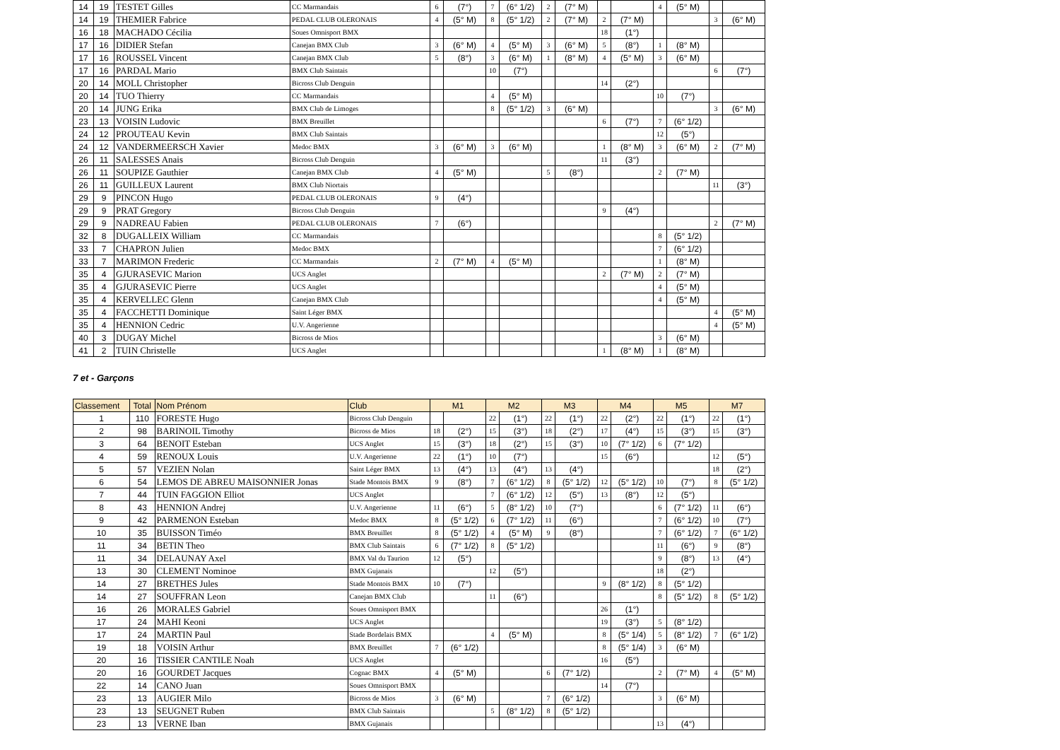| 14 | 19 | TESTET Gilles | CC Marmandais | 6 | (7°) | 7 | (6° 1/2) | 2 | (7° M) | | | 4 | (5° M) | | |
| 14 | 19 | THEMIER Fabrice | PEDAL CLUB OLERONAIS | 4 | (5° M) | 8 | (5° 1/2) | 2 | (7° M) | 2 | (7° M) | | | 3 | (6° M) |
| 16 | 18 | MACHADO Cécilia | Soues Omnisport BMX | | | | | | | 18 | (1°) | | | | |
| 17 | 16 | DIDIER Stefan | Canejan BMX Club | 3 | (6° M) | 4 | (5° M) | 3 | (6° M) | 5 | (8°) | 1 | (8° M) | | |
| 17 | 16 | ROUSSEL Vincent | Canejan BMX Club | 5 | (8°) | 3 | (6° M) | 1 | (8° M) | 4 | (5° M) | 3 | (6° M) | | |
| 17 | 16 | PARDAL Mario | BMX Club Saintais | | | 10 | (7°) | | | | | | | 6 | (7°) |
| 20 | 14 | MOLL Christopher | Bicross Club Denguin | | | | | | | 14 | (2°) | | | | |
| 20 | 14 | TUO Thierry | CC Marmandais | | | 4 | (5° M) | | | | | 10 | (7°) | | |
| 20 | 14 | JUNG Erika | BMX Club de Limoges | | | 8 | (5° 1/2) | 3 | (6° M) | | | | | 3 | (6° M) |
| 23 | 13 | VOISIN Ludovic | BMX Breuillet | | | | | | | 6 | (7°) | 7 | (6° 1/2) | | |
| 24 | 12 | PROUTEAU Kevin | BMX Club Saintais | | | | | | | | | 12 | (5°) | | |
| 24 | 12 | VANDERMEERSCH Xavier | Medoc BMX | 3 | (6° M) | 3 | (6° M) | | | 1 | (8° M) | 3 | (6° M) | 2 | (7° M) |
| 26 | 11 | SALESSES Anais | Bicross Club Denguin | | | | | | | 11 | (3°) | | | | |
| 26 | 11 | SOUPIZE Gauthier | Canejan BMX Club | 4 | (5° M) | | | 5 | (8°) | | | 2 | (7° M) | | |
| 26 | 11 | GUILLEUX Laurent | BMX Club Niortais | | | | | | | | | | | 11 | (3°) |
| 29 | 9 | PINCON Hugo | PEDAL CLUB OLERONAIS | 9 | (4°) | | | | | | | | | | |
| 29 | 9 | PRAT Gregory | Bicross Club Denguin | | | | | | | 9 | (4°) | | | | |
| 29 | 9 | NADREAU Fabien | PEDAL CLUB OLERONAIS | 7 | (6°) | | | | | | | | | 2 | (7° M) |
| 32 | 8 | DUGALLEIX William | CC Marmandais | | | | | | | | | 8 | (5° 1/2) | | |
| 33 | 7 | CHAPRON Julien | Medoc BMX | | | | | | | | | 7 | (6° 1/2) | | |
| 33 | 7 | MARIMON Frederic | CC Marmandais | 2 | (7° M) | 4 | (5° M) | | | | | 1 | (8° M) | | |
| 35 | 4 | GJURASEVIC Marion | UCS Anglet | | | | | | | 2 | (7° M) | 2 | (7° M) | | |
| 35 | 4 | GJURASEVIC Pierre | UCS Anglet | | | | | | | | | 4 | (5° M) | | |
| 35 | 4 | KERVELLEC Glenn | Canejan BMX Club | | | | | | | | | 4 | (5° M) | | |
| 35 | 4 | FACCHETTI Dominique | Saint Léger BMX | | | | | | | | | | | 4 | (5° M) |
| 35 | 4 | HENNION Cedric | U.V. Angerienne | | | | | | | | | | | 4 | (5° M) |
| 40 | 3 | DUGAY Michel | Bicross de Mios | | | | | | | | | 3 | (6° M) | | |
| 41 | 2 | TUIN Christelle | UCS Anglet | | | | | | | 1 | (8° M) | 1 | (8° M) | | |
7 et - Garçons
| Classement | Total | Nom Prénom | Club | M1 | | M2 | | M3 | | M4 | | M5 | | M7 | |
| --- | --- | --- | --- | --- | --- | --- | --- | --- | --- | --- | --- | --- | --- | --- | --- |
| 1 | 110 | FORESTE Hugo | Bicross Club Denguin | | | 22 | (1°) | 22 | (1°) | 22 | (2°) | 22 | (1°) | 22 | (1°) |
| 2 | 98 | BARINOIL Timothy | Bicross de Mios | 18 | (2°) | 15 | (3°) | 18 | (2°) | 17 | (4°) | 15 | (3°) | 15 | (3°) |
| 3 | 64 | BENOIT Esteban | UCS Anglet | 15 | (3°) | 18 | (2°) | 15 | (3°) | 10 | (7° 1/2) | 6 | (7° 1/2) | | |
| 4 | 59 | RENOUX Louis | U.V. Angerienne | 22 | (1°) | 10 | (7°) | | | 15 | (6°) | | | 12 | (5°) |
| 5 | 57 | VEZIEN Nolan | Saint Léger BMX | 13 | (4°) | 13 | (4°) | 13 | (4°) | | | | | 18 | (2°) |
| 6 | 54 | LEMOS DE ABREU MAISONNIER Jonas | Stade Montois BMX | 9 | (8°) | 7 | (6° 1/2) | 8 | (5° 1/2) | 12 | (5° 1/2) | 10 | (7°) | 8 | (5° 1/2) |
| 7 | 44 | TUIN FAGGION Elliot | UCS Anglet | | | 7 | (6° 1/2) | 12 | (5°) | 13 | (8°) | 12 | (5°) | | |
| 8 | 43 | HENNION Andrej | U.V. Angerienne | 11 | (6°) | 5 | (8° 1/2) | 10 | (7°) | | | 6 | (7° 1/2) | 11 | (6°) |
| 9 | 42 | PARMENON Esteban | Medoc BMX | 8 | (5° 1/2) | 6 | (7° 1/2) | 11 | (6°) | | | 7 | (6° 1/2) | 10 | (7°) |
| 10 | 35 | BUISSON Timéo | BMX Breuillet | 8 | (5° 1/2) | 4 | (5° M) | 9 | (8°) | | | 7 | (6° 1/2) | 7 | (6° 1/2) |
| 11 | 34 | BETIN Theo | BMX Club Saintais | 6 | (7° 1/2) | 8 | (5° 1/2) | | | | | 11 | (6°) | 9 | (8°) |
| 11 | 34 | DELAUNAY Axel | BMX Val du Taurion | 12 | (5°) | | | | | | | 9 | (8°) | 13 | (4°) |
| 13 | 30 | CLEMENT Nominoe | BMX Gujanais | | | 12 | (5°) | | | | | 18 | (2°) | | |
| 14 | 27 | BRETHES Jules | Stade Montois BMX | 10 | (7°) | | | | | 9 | (8° 1/2) | 8 | (5° 1/2) | | |
| 14 | 27 | SOUFFRAN Leon | Canejan BMX Club | | | 11 | (6°) | | | | | 8 | (5° 1/2) | 8 | (5° 1/2) |
| 16 | 26 | MORALES Gabriel | Soues Omnisport BMX | | | | | | | 26 | (1°) | | | | |
| 17 | 24 | MAHI Keoni | UCS Anglet | | | | | | | 19 | (3°) | 5 | (8° 1/2) | | |
| 17 | 24 | MARTIN Paul | Stade Bordelais BMX | | | 4 | (5° M) | | | 8 | (5° 1/4) | 5 | (8° 1/2) | 7 | (6° 1/2) |
| 19 | 18 | VOISIN Arthur | BMX Breuillet | 7 | (6° 1/2) | | | | | 8 | (5° 1/4) | 3 | (6° M) | | |
| 20 | 16 | TISSIER CANTILE Noah | UCS Anglet | | | | | | | 16 | (5°) | | | | |
| 20 | 16 | GOURDET Jacques | Cognac BMX | 4 | (5° M) | | | 6 | (7° 1/2) | | | 2 | (7° M) | 4 | (5° M) |
| 22 | 14 | CANO Juan | Soues Omnisport BMX | | | | | | | 14 | (7°) | | | | |
| 23 | 13 | AUGIER Milo | Bicross de Mios | 3 | (6° M) | | | 7 | (6° 1/2) | | | 3 | (6° M) | | |
| 23 | 13 | SEUGNET Ruben | BMX Club Saintais | | | 5 | (8° 1/2) | 8 | (5° 1/2) | | | | | | |
| 23 | 13 | VERNE Iban | BMX Gujanais | | | | | | | | | 13 | (4°) | | |